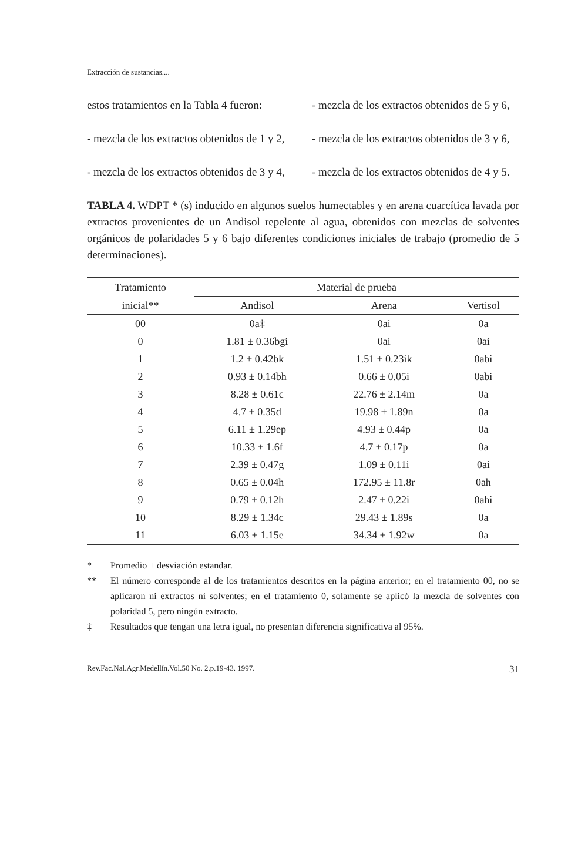Extracción de sustancias....
estos tratamientos en la Tabla 4 fueron:
- mezcla de los extractos obtenidos de 1 y 2,
- mezcla de los extractos obtenidos de 3 y 4,
- mezcla de los extractos obtenidos de 5 y 6,
- mezcla de los extractos obtenidos de 3 y 6,
- mezcla de los extractos obtenidos de 4 y 5.
TABLA 4. WDPT * (s) inducido en algunos suelos humectables y en arena cuarcítica lavada por extractos provenientes de un Andisol repelente al agua, obtenidos con mezclas de solventes orgánicos de polaridades 5 y 6 bajo diferentes condiciones iniciales de trabajo (promedio de 5 determinaciones).
| Tratamiento | Material de prueba | | |
| --- | --- | --- | --- |
| inicial** | Andisol | Arena | Vertisol |
| 00 | 0a‡ | 0ai | 0a |
| 0 | 1.81 ± 0.36bgi | 0ai | 0ai |
| 1 | 1.2 ± 0.42bk | 1.51 ± 0.23ik | 0abi |
| 2 | 0.93 ± 0.14bh | 0.66 ± 0.05i | 0abi |
| 3 | 8.28 ± 0.61c | 22.76 ± 2.14m | 0a |
| 4 | 4.7 ± 0.35d | 19.98 ± 1.89n | 0a |
| 5 | 6.11 ± 1.29ep | 4.93 ± 0.44p | 0a |
| 6 | 10.33 ± 1.6f | 4.7 ± 0.17p | 0a |
| 7 | 2.39 ± 0.47g | 1.09 ± 0.11i | 0ai |
| 8 | 0.65 ± 0.04h | 172.95 ± 11.8r | 0ah |
| 9 | 0.79 ± 0.12h | 2.47 ± 0.22i | 0ahi |
| 10 | 8.29 ± 1.34c | 29.43 ± 1.89s | 0a |
| 11 | 6.03 ± 1.15e | 34.34 ± 1.92w | 0a |
* Promedio ± desviación estandar.
** El número corresponde al de los tratamientos descritos en la página anterior; en el tratamiento 00, no se aplicaron ni extractos ni solventes; en el tratamiento 0, solamente se aplicó la mezcla de solventes con polaridad 5, pero ningún extracto.
‡ Resultados que tengan una letra igual, no presentan diferencia significativa al 95%.
Rev.Fac.Nal.Agr.Medellín.Vol.50 No. 2.p.19-43. 1997. 31